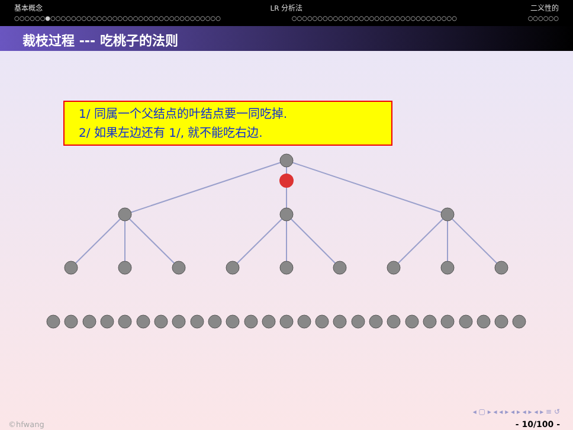基本概念 LR 分析法 二义性的
○○○○○○●○○○○○○○○○○○○○○○○○○○○○○○○○○○○○○○○○ ○○○○○○○○○○○○○○○○○○○○○○○○○○○○○○○○ ○○○○○○
裁枝过程 --- 吃桃子的法则
1/ 同属一个父结点的叶结点要一同吃掉.
2/ 如果左边还有 1/, 就不能吃右边.
◂ ▢ ▸ ◂ ◂ ▸ ◂ ▸ ◂ ▸ ◂ ▸ ≡ ↺
©hfwang - 10/100 -